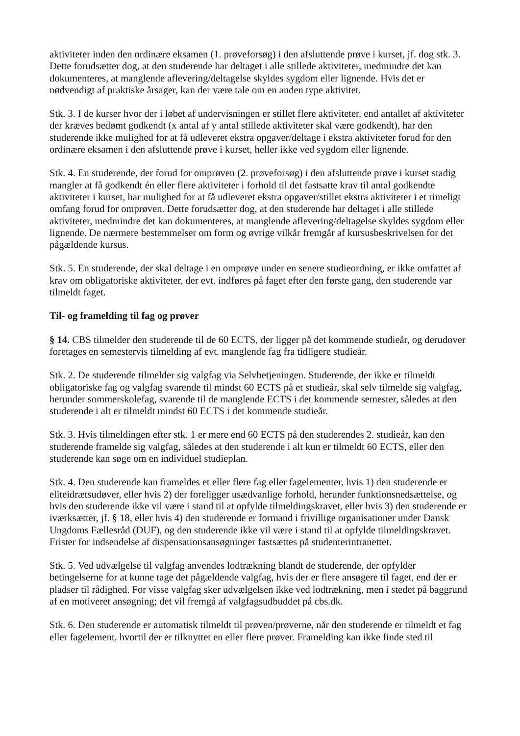aktiviteter inden den ordinære eksamen (1. prøveforsøg) i den afsluttende prøve i kurset, jf. dog stk. 3. Dette forudsætter dog, at den studerende har deltaget i alle stillede aktiviteter, medmindre det kan dokumenteres, at manglende aflevering/deltagelse skyldes sygdom eller lignende. Hvis det er nødvendigt af praktiske årsager, kan der være tale om en anden type aktivitet.
Stk. 3. I de kurser hvor der i løbet af undervisningen er stillet flere aktiviteter, end antallet af aktiviteter der kræves bedømt godkendt (x antal af y antal stillede aktiviteter skal være godkendt), har den studerende ikke mulighed for at få udleveret ekstra opgaver/deltage i ekstra aktiviteter forud for den ordinære eksamen i den afsluttende prøve i kurset, heller ikke ved sygdom eller lignende.
Stk. 4. En studerende, der forud for omprøven (2. prøveforsøg) i den afsluttende prøve i kurset stadig mangler at få godkendt én eller flere aktiviteter i forhold til det fastsatte krav til antal godkendte aktiviteter i kurset, har mulighed for at få udleveret ekstra opgaver/stillet ekstra aktiviteter i et rimeligt omfang forud for omprøven. Dette forudsætter dog, at den studerende har deltaget i alle stillede aktiviteter, medmindre det kan dokumenteres, at manglende aflevering/deltagelse skyldes sygdom eller lignende. De nærmere bestemmelser om form og øvrige vilkår fremgår af kursusbeskrivelsen for det pågældende kursus.
Stk. 5. En studerende, der skal deltage i en omprøve under en senere studieordning, er ikke omfattet af krav om obligatoriske aktiviteter, der evt. indføres på faget efter den første gang, den studerende var tilmeldt faget.
Til- og framelding til fag og prøver
§ 14. CBS tilmelder den studerende til de 60 ECTS, der ligger på det kommende studieår, og derudover foretages en semestervis tilmelding af evt. manglende fag fra tidligere studieår.
Stk. 2. De studerende tilmelder sig valgfag via Selvbetjeningen. Studerende, der ikke er tilmeldt obligatoriske fag og valgfag svarende til mindst 60 ECTS på et studieår, skal selv tilmelde sig valgfag, herunder sommerskolefag, svarende til de manglende ECTS i det kommende semester, således at den studerende i alt er tilmeldt mindst 60 ECTS i det kommende studieår.
Stk. 3. Hvis tilmeldingen efter stk. 1 er mere end 60 ECTS på den studerendes 2. studieår, kan den studerende framelde sig valgfag, således at den studerende i alt kun er tilmeldt 60 ECTS, eller den studerende kan søge om en individuel studieplan.
Stk. 4. Den studerende kan frameldes et eller flere fag eller fagelementer, hvis 1) den studerende er eliteidrætsudøver, eller hvis 2) der foreligger usædvanlige forhold, herunder funktionsnedsættelse, og hvis den studerende ikke vil være i stand til at opfylde tilmeldingskravet, eller hvis 3) den studerende er iværksætter, jf. § 18, eller hvis 4) den studerende er formand i frivillige organisationer under Dansk Ungdoms Fællesråd (DUF), og den studerende ikke vil være i stand til at opfylde tilmeldingskravet. Frister for indsendelse af dispensationsansøgninger fastsættes på studenterintranettet.
Stk. 5. Ved udvælgelse til valgfag anvendes lodtrækning blandt de studerende, der opfylder betingelserne for at kunne tage det pågældende valgfag, hvis der er flere ansøgere til faget, end der er pladser til rådighed. For visse valgfag sker udvælgelsen ikke ved lodtrækning, men i stedet på baggrund af en motiveret ansøgning; det vil fremgå af valgfagsudbuddet på cbs.dk.
Stk. 6. Den studerende er automatisk tilmeldt til prøven/prøverne, når den studerende er tilmeldt et fag eller fagelement, hvortil der er tilknyttet en eller flere prøver. Framelding kan ikke finde sted til